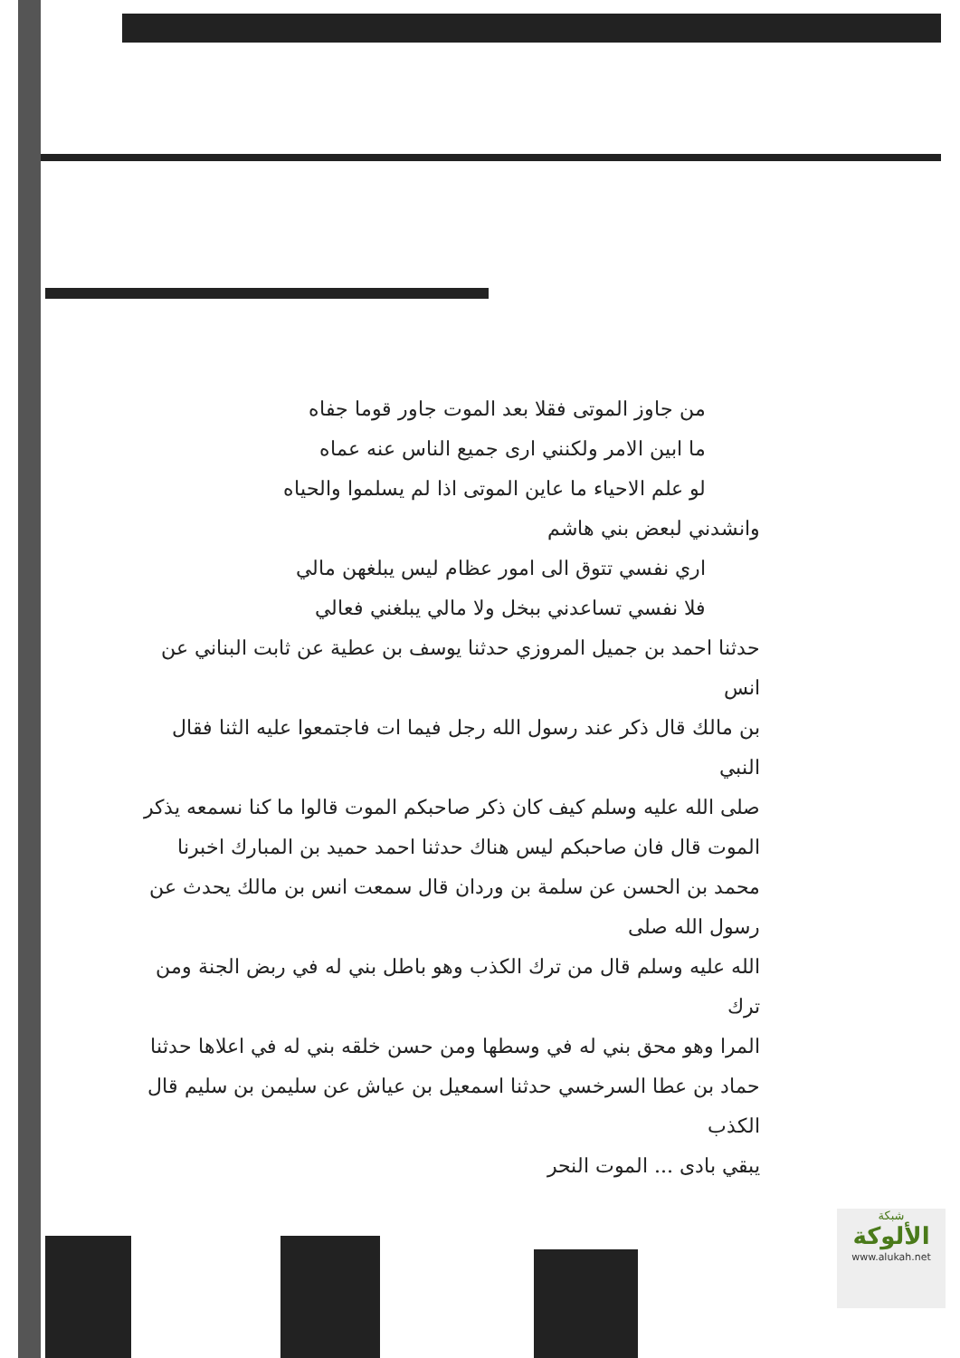من جاوز الموتى فقلا بعد الموت جاور قوما جفاه
ما ابين الامر ولكنني ارى جميع الناس عنه عماه
لو علم الاحياء ما عاين الموتى اذا لم يسلموا والحياه
وانشدني لبعض بني هاشم
اري نفسي تتوق الى امور عظام ليس يبلغهن مالي
فلا نفسي تساعدني ببخل ولا مالي يبلغني فعالي
حدثنا احمد بن جميل المروزي حدثنا يوسف بن عطية عن ثابت البناني عن انس
بن مالك قال ذكر عند رسول الله رجل فيما ات فاجتمعوا عليه الثنا فقال النبي
صلى الله عليه وسلم كيف كان ذكر صاحبكم الموت قالوا ما كنا نسمعه يذكر
الموت قال فان صاحبكم ليس هناك حدثنا احمد حميد بن المبارك اخبرنا
محمد بن الحسن عن سلمة بن وردان قال سمعت انس بن مالك يحدث عن رسول الله صلى
الله عليه وسلم قال من ترك الكذب وهو باطل بني له في ربض الجنة ومن ترك
المرا وهو محق بني له في وسطها ومن حسن خلقه بني له في اعلاها حدثنا
حماد بن عطا السرخسي حدثنا اسمعيل بن عياش عن سليمن بن سليم قال الكذب
يبقي بادى ... الموت النحر
شبكة
الألوكة
www.alukah.net